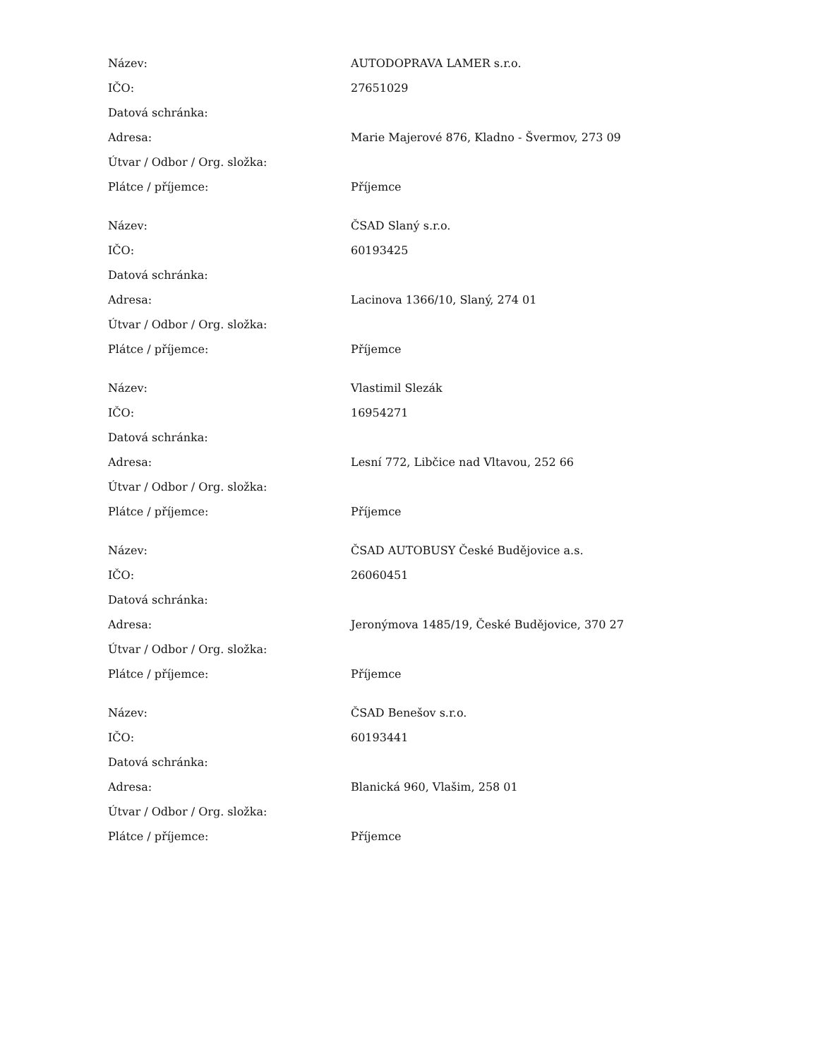| Název: | AUTODOPRAVA LAMER s.r.o. |
| IČO: | 27651029 |
| Datová schránka: | |
| Adresa: | Marie Majerové 876, Kladno - Švermov, 273 09 |
| Útvar / Odbor / Org. složka: | |
| Plátce / příjemce: | Příjemce |
| Název: | ČSAD Slaný s.r.o. |
| IČO: | 60193425 |
| Datová schránka: | |
| Adresa: | Lacinova 1366/10, Slaný, 274 01 |
| Útvar / Odbor / Org. složka: | |
| Plátce / příjemce: | Příjemce |
| Název: | Vlastimil Slezák |
| IČO: | 16954271 |
| Datová schránka: | |
| Adresa: | Lesní 772, Libčice nad Vltavou, 252 66 |
| Útvar / Odbor / Org. složka: | |
| Plátce / příjemce: | Příjemce |
| Název: | ČSAD AUTOBUSY České Budějovice a.s. |
| IČO: | 26060451 |
| Datová schránka: | |
| Adresa: | Jeronýmova 1485/19, České Budějovice, 370 27 |
| Útvar / Odbor / Org. složka: | |
| Plátce / příjemce: | Příjemce |
| Název: | ČSAD Benešov s.r.o. |
| IČO: | 60193441 |
| Datová schránka: | |
| Adresa: | Blanická 960, Vlašim, 258 01 |
| Útvar / Odbor / Org. složka: | |
| Plátce / příjemce: | Příjemce |